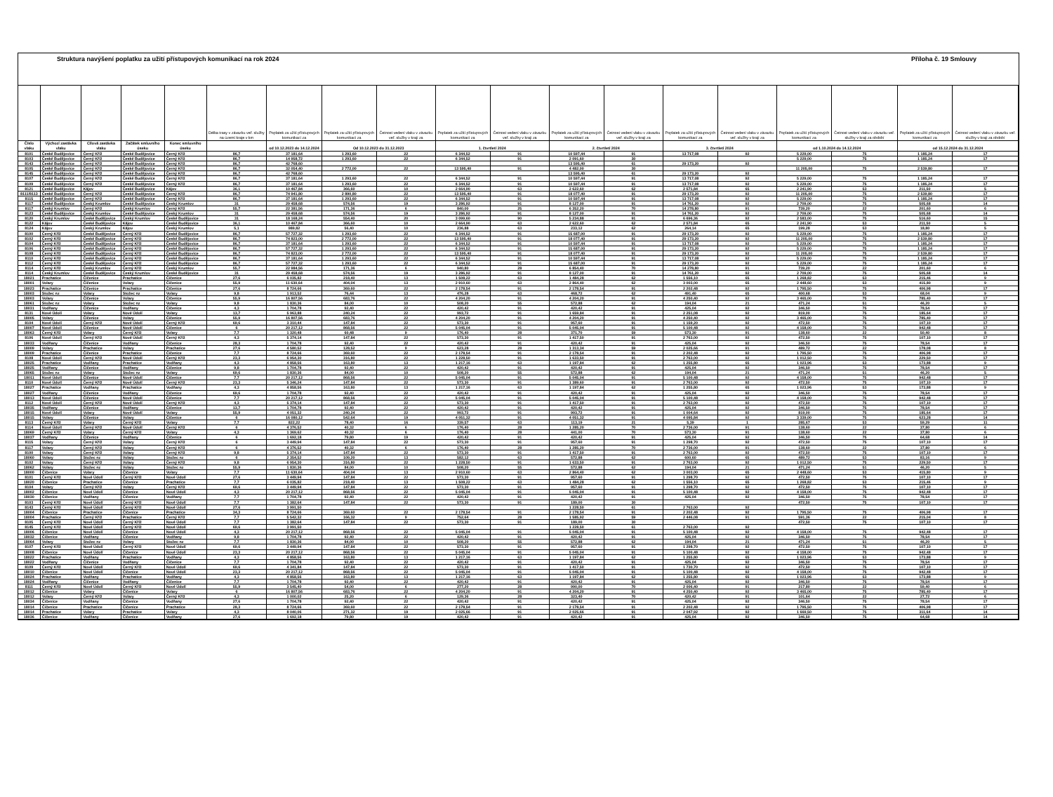Struktura navýšení poplatku za užití přístupových komunikací na rok 2024 Příloha č. 19 Smlouvy
| | | | | | Délka trasy v závazku veř. služby na území kraje v km | Poplatek za užití přístupových komunikací za | Poplatek za užití přístupových komunikací za | Četnost vedení vlaku v závazku veř. služby v kraji za | Poplatek za užití přístupových komunikací za | Četnost vedení vlaku v závazku veř. služby v kraji za | Poplatek za užití přístupových komunikací za | Četnost vedení vlaku v závazku veř. služby v kraji za | Poplatek za užití přístupových komunikací za | Četnost vedení vlaku v závazku veř. služby v kraji za | Poplatek za užití přístupových komunikací za | Četnost vedení vlaku v závazku veř. služby v kraji za období | Poplatek za užití přístupových komunikací za | Četnost vedení vlaku v závazku veř. služby v kraji za období |
| --- | --- | --- | --- | --- | --- | --- | --- | --- | --- | --- | --- | --- | --- | --- | --- | --- | --- | --- |
| Číslo vlaku | Výchozí zastávka vlaku | Cílová zastávka vlaku | Začátek smluvního úseku | Konec smluvního úseku | | od 10.12.2023 do 14.12.2024 | Od 10.12.2023 do 31.12.2023 | | 1. čtvrtletí 2024 | | 2. čtvrtletí 2024 | | 3. čtvrtletí 2024 | | od 1.10.2024 do 14.12.2024 | | od 15.12.2024 do 31.12.2024 | |
| 8101 | České Budějovice | Černý Kříž | České Budějovice | Černý Kříž | 86,7 | 37 181,64 | 1 293,60 | 22 | 6 344,52 | 91 | 10 597,44 | 91 | 13 717,08 | 92 | 5 229,00 | 75 | 1 185,24 | 17 |
| 8103 | České Budějovice | Černý Kříž | České Budějovice | Černý Kříž | 86,7 | 14 958,72 | 1 293,60 | 22 | 6 344,52 | 91 | 2 091,60 | 30 | | | 5 229,00 | 75 | 1 185,24 | 17 |
| 8143 | České Budějovice | Černý Kříž | České Budějovice | Černý Kříž | 86,7 | 42 768,60 | | | | | 13 595,40 | 61 | 29 173,20 | 92 | | | | |
| 8105 | České Budějovice | Černý Kříž | České Budějovice | Černý Kříž | 86,7 | 32 054,40 | 2 772,00 | 22 | 13 595,40 | 91 | 4 482,00 | 30 | | | 11 205,00 | 75 | 2 539,80 | 17 |
| 8145 | České Budějovice | Černý Kříž | České Budějovice | Černý Kříž | 86,7 | 42 768,60 | | | | | 13 595,40 | 61 | 29 173,20 | 92 | | | | |
| 8107 | České Budějovice | Černý Kříž | České Budějovice | Černý Kříž | 86,7 | 37 181,64 | 1 293,60 | 22 | 6 344,52 | 91 | 10 597,44 | 91 | 13 717,08 | 92 | 5 229,00 | 75 | 1 185,24 | 17 |
| 8109 | České Budějovice | Černý Kříž | České Budějovice | Černý Kříž | 86,7 | 37 181,64 | 1 293,60 | 22 | 6 344,52 | 91 | 10 597,44 | 91 | 13 717,08 | 92 | 5 229,00 | 75 | 1 185,24 | 17 |
| 8121 | České Budějovice | Kájov | České Budějovice | Kájov | 36,1 | 10 467,84 | 366,60 | 10 | 2 664,90 | 63 | 2 622,60 | 62 | 2 571,84 | 65 | 2 241,90 | 53 | 211,50 | 5 |
| 8111/8113 | České Budějovice | Černý Kříž | České Budějovice | Černý Kříž | 86,7 | 74 941,80 | 2 890,80 | 22 | 13 595,40 | 91 | 18 077,40 | 91 | 29 173,20 | 92 | 11 205,00 | 75 | 2 539,80 | 17 |
| 8115 | České Budějovice | Černý Kříž | České Budějovice | Černý Kříž | 86,7 | 37 181,64 | 1 293,60 | 22 | 6 344,52 | 91 | 10 597,44 | 91 | 13 717,08 | 92 | 5 229,00 | 75 | 1 185,24 | 17 |
| 8117 | České Budějovice | Český Krumlov | České Budějovice | Český Krumlov | 31 | 29 458,68 | 574,56 | 19 | 3 286,92 | 91 | 8 127,00 | 91 | 14 761,20 | 92 | 2 709,00 | 75 | 505,68 | 14 |
| 8117 | Český Krumlov | Černý Kříž | Český Krumlov | Černý Kříž | 55,7 | 22 381,56 | 171,36 | 6 | 840,00 | 25 | 6 352,20 | 70 | 14 278,80 | 91 | 739,20 | 22 | 201,60 | 6 |
| 8123 | České Budějovice | Český Krumlov | České Budějovice | Český Krumlov | 31 | 29 458,68 | 574,56 | 19 | 3 286,92 | 91 | 8 127,00 | 91 | 14 761,20 | 92 | 2 709,00 | 75 | 505,68 | 14 |
| 8120 | Český Krumlov | České Budějovice | Český Krumlov | České Budějovice | 31 | 18 168,24 | 554,40 | 20 | 3 099,60 | 90 | 5 234,88 | 91 | 6 696,36 | 92 | 2 583,00 | 75 | 516,60 | 15 |
| 8122 | Kájov | České Budějovice | Kájov | České Budějovice | 36,1 | 10 467,84 | 366,60 | 10 | 2 664,90 | 63 | 2 622,60 | 62 | 2 571,84 | 65 | 2 241,90 | 53 | 211,50 | 5 |
| 8124 | Kájov | Český Krumlov | Kájov | Český Krumlov | 5,1 | 989,82 | 56,40 | 10 | 236,88 | 63 | 233,12 | 62 | 264,14 | 65 | 199,28 | 53 | 18,80 | 5 |
| 8100 | Černý Kříž | České Budějovice | Černý Kříž | České Budějovice | 86,7 | 57 727,32 | 1 293,60 | 22 | 6 344,52 | 91 | 15 687,00 | 91 | 29 173,20 | 92 | 5 229,00 | 75 | 1 185,24 | 17 |
| 8102 | Černý Kříž | České Budějovice | Černý Kříž | České Budějovice | 86,7 | 74 823,00 | 2 772,00 | 22 | 13 595,40 | 91 | 18 077,40 | 91 | 29 173,20 | 92 | 11 205,00 | 75 | 2 539,80 | 17 |
| 8104 | Černý Kříž | České Budějovice | Černý Kříž | České Budějovice | 86,7 | 37 181,64 | 1 293,60 | 22 | 6 344,52 | 91 | 10 597,44 | 91 | 13 717,08 | 92 | 5 229,00 | 75 | 1 185,24 | 17 |
| 8106 | Černý Kříž | České Budějovice | Černý Kříž | České Budějovice | 86,7 | 57 727,32 | 1 293,60 | 22 | 6 344,52 | 91 | 15 687,00 | 91 | 29 173,20 | 92 | 5 229,00 | 75 | 1 185,24 | 17 |
| 8108 | Černý Kříž | České Budějovice | Černý Kříž | České Budějovice | 86,7 | 74 823,00 | 2 772,00 | 22 | 13 595,40 | 91 | 18 077,40 | 91 | 29 173,20 | 92 | 11 205,00 | 75 | 2 539,80 | 17 |
| 8110 | Černý Kříž | České Budějovice | Černý Kříž | České Budějovice | 86,7 | 37 181,64 | 1 293,60 | 22 | 6 344,52 | 91 | 10 597,44 | 91 | 13 717,08 | 92 | 5 229,00 | 75 | 1 185,24 | 17 |
| 8112 | Černý Kříž | České Budějovice | Černý Kříž | České Budějovice | 86,7 | 57 727,32 | 1 293,60 | 22 | 6 344,52 | 91 | 15 687,00 | 91 | 29 173,20 | 92 | 5 229,00 | 75 | 1 185,24 | 17 |
| 8114 | Černý Kříž | Český Krumlov | Černý Kříž | Český Krumlov | 55,7 | 22 984,56 | 171,36 | 6 | 940,80 | 28 | 6 854,40 | 70 | 14 278,80 | 91 | 739,20 | 22 | 201,60 | 6 |
| 8114 | Český Krumlov | České Budějovice | Český Krumlov | České Budějovice | 31 | 29 458,68 | 574,56 | 19 | 3 286,92 | 91 | 8 127,00 | 91 | 14 761,20 | 92 | 2 709,00 | 75 | 505,68 | 14 |
| 18021 | Prachatice | Čičenice | Prachatice | Čičenice | 27,6 | 6 035,82 | 218,40 | 13 | 1 508,22 | 63 | 1 484,28 | 62 | 1 556,10 | 65 | 1 268,82 | 53 | 215,46 | 9 |
| 18001 | Volary | Čičenice | Volary | Čičenice | 55,9 | 11 630,64 | 404,04 | 13 | 2 910,60 | 63 | 2 864,40 | 62 | 3 003,00 | 65 | 2 448,60 | 53 | 415,80 | 9 |
| 18023 | Prachatice | Čičenice | Prachatice | Čičenice | 27,6 | 8 724,66 | 369,60 | 22 | 2 178,54 | 91 | 2 178,54 | 91 | 2 202,48 | 92 | 1 795,50 | 75 | 406,98 | 17 |
| 18003 | Stožec nz | Volary | Stožec nz | Volary | 9,8 | 1 913,52 | 76,44 | 13 | 476,28 | 63 | 468,72 | 62 | 491,40 | 65 | 400,68 | 53 | 68,04 | 9 |
| 18003 | Volary | Čičenice | Volary | Čičenice | 55,9 | 16 807,56 | 683,76 | 22 | 4 204,20 | 91 | 4 204,20 | 91 | 4 250,40 | 92 | 3 465,00 | 75 | 785,40 | 17 |
| 18061 | Stožec nz | Volary | Stožec nz | Volary | 9,8 | 1 830,36 | 84,00 | 10 | 508,20 | 55 | 572,88 | 62 | 194,04 | 21 | 471,24 | 51 | 46,20 | 5 |
| 18031 | Vodňany | Čičenice | Vodňany | Čičenice | 4,3 | 1 704,78 | 92,40 | 22 | 420,42 | 91 | 420,42 | 91 | 425,04 | 92 | 346,50 | 75 | 78,54 | 17 |
| 8131 | Nové Údolí | Volary | Nové Údolí | Volary | 13,7 | 5 963,88 | 240,24 | 22 | 993,72 | 91 | 1 659,84 | 91 | 2 251,08 | 92 | 819,00 | 75 | 185,64 | 17 |
| 18005 | Volary | Čičenice | Volary | Čičenice | 55,9 | 16 807,56 | 683,76 | 22 | 4 204,20 | 91 | 4 204,20 | 91 | 4 250,40 | 92 | 3 465,00 | 75 | 785,40 | 17 |
| 8104 | Nové Údolí | Černý Kříž | Nové Údolí | Černý Kříž | 69,6 | 3 310,44 | 147,84 | 22 | 573,30 | 91 | 957,60 | 91 | 1 159,20 | 92 | 472,50 | 75 | 107,10 | 17 |
| 18007 | Nové Údolí | Čičenice | Nové Údolí | Čičenice | 6 | 20 217,12 | 868,56 | 22 | 5 045,04 | 91 | 5 045,04 | 91 | 5 100,48 | 92 | 4 158,00 | 75 | 942,48 | 17 |
| 18063 | Černý Kříž | Volary | Černý Kříž | Volary | 7,7 | 1 320,48 | 60,48 | 9 | 176,40 | 28 | 371,70 | 59 | 573,30 | 91 | 138,60 | 22 | 50,40 | 8 |
| 8106 | Nové Údolí | Černý Kříž | Nové Údolí | Černý Kříž | 4,3 | 5 374,14 | 147,84 | 22 | 573,30 | 91 | 1 417,50 | 91 | 2 763,00 | 92 | 472,50 | 75 | 107,10 | 17 |
| 18033 | Vodňany | Čičenice | Vodňany | Čičenice | 28,3 | 1 704,78 | 92,40 | 22 | 420,42 | 91 | 420,42 | 91 | 425,04 | 92 | 346,50 | 75 | 78,54 | 17 |
| 18009 | Volary | Prachatice | Volary | Prachatice | 27,6 | 4 580,52 | 128,52 | 9 | 623,28 | 28 | 1 313,34 | 59 | 2 025,66 | 91 | 489,72 | 22 | 178,08 | 8 |
| 18009 | Prachatice | Čičenice | Prachatice | Čičenice | 7,7 | 8 724,66 | 369,60 | 22 | 2 178,54 | 91 | 2 178,54 | 91 | 2 202,48 | 92 | 1 795,50 | 75 | 406,98 | 17 |
| 8108 | Nové Údolí | Černý Kříž | Nové Údolí | Černý Kříž | 23,3 | 6 954,30 | 316,80 | 22 | 1 228,50 | 91 | 1 633,50 | 91 | 2 763,00 | 92 | 1 012,50 | 75 | 229,50 | 17 |
| 18025 | Prachatice | Vodňany | Prachatice | Vodňany | 4,3 | 4 858,56 | 163,80 | 13 | 1 217,16 | 63 | 1 197,84 | 62 | 1 255,80 | 65 | 1 023,96 | 53 | 173,88 | 9 |
| 18025 | Vodňany | Čičenice | Vodňany | Čičenice | 9,8 | 1 704,78 | 92,40 | 22 | 420,42 | 91 | 420,42 | 91 | 425,04 | 92 | 346,50 | 75 | 78,54 | 17 |
| 18065 | Stožec nz | Volary | Stožec nz | Volary | 69,6 | 1 830,36 | 84,00 | 10 | 508,20 | 55 | 572,88 | 62 | 194,04 | 21 | 471,24 | 51 | 46,20 | 5 |
| 18011 | Nové Údolí | Čičenice | Nové Údolí | Čičenice | 7,7 | 20 217,12 | 868,56 | 22 | 5 045,04 | 91 | 5 045,04 | 91 | 5 100,48 | 92 | 4 158,00 | 75 | 942,48 | 17 |
| 8110 | Nové Údolí | Černý Kříž | Nové Údolí | Černý Kříž | 23,3 | 5 346,24 | 147,84 | 22 | 573,30 | 91 | 1 389,60 | 91 | 2 763,00 | 92 | 472,50 | 75 | 107,10 | 17 |
| 18027 | Prachatice | Vodňany | Prachatice | Vodňany | 4,3 | 4 858,56 | 163,80 | 13 | 1 217,16 | 63 | 1 197,84 | 62 | 1 255,80 | 65 | 1 023,96 | 53 | 173,88 | 9 |
| 18027 | Vodňany | Čičenice | Vodňany | Čičenice | 69,6 | 1 704,78 | 92,40 | 22 | 420,42 | 91 | 420,42 | 91 | 425,04 | 92 | 346,50 | 75 | 78,54 | 17 |
| 18013 | Nové Údolí | Čičenice | Nové Údolí | Čičenice | 7,7 | 20 217,12 | 868,56 | 22 | 5 045,04 | 91 | 5 045,04 | 91 | 5 100,48 | 92 | 4 158,00 | 75 | 942,48 | 17 |
| 8112 | Nové Údolí | Černý Kříž | Nové Údolí | Černý Kříž | 4,3 | 5 374,14 | 147,84 | 22 | 573,30 | 91 | 1 417,50 | 91 | 2 763,00 | 92 | 472,50 | 75 | 107,10 | 17 |
| 18035 | Vodňany | Čičenice | Vodňany | Čičenice | 13,7 | 1 704,78 | 92,40 | 22 | 420,42 | 91 | 420,42 | 91 | 425,04 | 92 | 346,50 | 75 | 78,54 | 17 |
| 18015 | Nové Údolí | Volary | Nové Údolí | Volary | 55,9 | 4 051,32 | 240,24 | 22 | 993,72 | 91 | 993,72 | 91 | 1 004,64 | 92 | 819,00 | 75 | 185,64 | 17 |
| 18015 | Volary | Čičenice | Volary | Čičenice | 6 | 16 080,12 | 542,64 | 19 | 4 051,32 | 91 | 4 051,32 | 91 | 4 095,84 | 92 | 3 339,00 | 75 | 623,28 | 14 |
| 8113 | Černý Kříž | Volary | Černý Kříž | Volary | 7,7 | 822,22 | 78,40 | 16 | 339,57 | 63 | 113,19 | 21 | 5,39 | 1 | 285,67 | 53 | 59,29 | 11 |
| 8114 | Nové Údolí | Černý Kříž | Nové Údolí | Černý Kříž | 6 | 4 376,52 | 40,32 | 6 | 176,40 | 28 | 1 285,20 | 70 | 2 736,00 | 91 | 138,60 | 22 | 37,80 | 6 |
| 18069 | Černý Kříž | Volary | Černý Kříž | Volary | 4,3 | 1 369,62 | 40,32 | 6 | 176,40 | 28 | 441,00 | 70 | 573,30 | 91 | 138,60 | 22 | 37,80 | 6 |
| 18037 | Vodňany | Čičenice | Vodňany | Čičenice | 6 | 1 692,18 | 79,80 | 19 | 420,42 | 91 | 420,42 | 91 | 425,04 | 92 | 346,50 | 75 | 64,68 | 14 |
| 8115 | Volary | Černý Kříž | Volary | Černý Kříž | 6 | 3 449,94 | 147,84 | 22 | 573,30 | 91 | 957,60 | 91 | 1 298,70 | 92 | 472,50 | 75 | 107,10 | 17 |
| 8117 | Volary | Černý Kříž | Volary | Černý Kříž | 6 | 4 376,52 | 40,32 | 6 | 176,40 | 28 | 1 285,20 | 70 | 2 736,00 | 91 | 138,60 | 22 | 37,80 | 6 |
| 8100 | Volary | Černý Kříž | Volary | Černý Kříž | 9,8 | 5 374,14 | 147,84 | 22 | 573,30 | 91 | 1 417,50 | 91 | 2 763,00 | 92 | 472,50 | 75 | 107,10 | 17 |
| 18060 | Volary | Stožec nz | Volary | Stožec nz | 6 | 2 354,52 | 109,20 | 13 | 582,12 | 63 | 572,88 | 62 | 600,60 | 65 | 489,72 | 53 | 83,16 | 9 |
| 8102 | Volary | Černý Kříž | Volary | Černý Kříž | 9,8 | 6 954,30 | 316,80 | 22 | 1 228,50 | 91 | 1 633,50 | 91 | 2 763,00 | 92 | 1 012,50 | 75 | 229,50 | 17 |
| 18062 | Volary | Stožec nz | Volary | Stožec nz | 55,9 | 1 830,36 | 84,00 | 10 | 508,20 | 55 | 572,88 | 62 | 194,04 | 21 | 471,24 | 51 | 46,20 | 5 |
| 18000 | Čičenice | Volary | Čičenice | Volary | 7,7 | 11 630,64 | 404,04 | 13 | 2 910,60 | 63 | 2 864,40 | 62 | 3 003,00 | 65 | 2 448,60 | 53 | 415,80 | 9 |
| 8101 | Černý Kříž | Nové Údolí | Černý Kříž | Nové Údolí | 27,6 | 3 449,94 | 147,84 | 22 | 573,30 | 91 | 957,60 | 91 | 1 298,70 | 92 | 472,50 | 75 | 107,10 | 17 |
| 18020 | Čičenice | Prachatice | Čičenice | Prachatice | 7,7 | 6 035,82 | 218,40 | 13 | 1 508,22 | 63 | 1 484,28 | 62 | 1 556,10 | 65 | 1 268,82 | 53 | 215,46 | 9 |
| 8104 | Volary | Černý Kříž | Volary | Černý Kříž | 69,6 | 3 449,94 | 147,84 | 22 | 573,30 | 91 | 957,60 | 91 | 1 298,70 | 92 | 472,50 | 75 | 107,10 | 17 |
| 18002 | Čičenice | Nové Údolí | Čičenice | Nové Údolí | 4,3 | 20 217,12 | 868,56 | 22 | 5 045,04 | 91 | 5 045,04 | 91 | 5 100,48 | 92 | 4 158,00 | 75 | 942,48 | 17 |
| 18030 | Čičenice | Vodňany | Čičenice | Vodňany | 7,7 | 1 704,78 | 92,40 | 22 | 420,42 | 91 | 420,42 | 91 | 425,04 | 92 | 346,50 | 75 | 78,54 | 17 |
| 8103 | Černý Kříž | Nové Údolí | Černý Kříž | Nové Údolí | 7,7 | 1 382,64 | 147,84 | 22 | 573,30 | 91 | 189,00 | 30 | | | 472,50 | 75 | 107,10 | 17 |
| 8143 | Černý Kříž | Nové Údolí | Černý Kříž | Nové Údolí | 27,6 | 3 991,50 | | | | | 1 228,50 | 61 | 2 763,00 | 92 | | | | |
| 18004 | Čičenice | Prachatice | Čičenice | Prachatice | 34,3 | 8 724,66 | 369,60 | 22 | 2 178,54 | 91 | 2 178,54 | 91 | 2 202,48 | 92 | 1 795,50 | 75 | 406,98 | 17 |
| 18004 | Prachatice | Černý Kříž | Prachatice | Černý Kříž | 7,7 | 5 542,32 | 166,32 | 9 | 752,64 | 28 | 1 585,92 | 59 | 2 446,08 | 91 | 591,36 | 22 | 215,04 | 8 |
| 8105 | Černý Kříž | Nové Údolí | Černý Kříž | Nové Údolí | 7,7 | 1 382,64 | 147,84 | 22 | 573,30 | 91 | 189,00 | 30 | | | 472,50 | 75 | 107,10 | 17 |
| 8145 | Černý Kříž | Nové Údolí | Černý Kříž | Nové Údolí | 69,6 | 3 991,50 | | | | | 1 228,50 | 61 | 2 763,00 | 92 | | | | |
| 18006 | Čičenice | Nové Údolí | Čičenice | Nové Údolí | 4,3 | 20 217,12 | 868,56 | 22 | 5 045,04 | 91 | 5 045,04 | 91 | 5 100,48 | 92 | 4 158,00 | 75 | 942,48 | 17 |
| 18032 | Čičenice | Vodňany | Čičenice | Vodňany | 9,8 | 1 704,78 | 92,40 | 22 | 420,42 | 91 | 420,42 | 91 | 425,04 | 92 | 346,50 | 75 | 78,54 | 17 |
| 18064 | Volary | Stožec nz | Volary | Stožec nz | 7,7 | 1 830,36 | 84,00 | 10 | 508,20 | 55 | 572,88 | 62 | 194,04 | 21 | 471,24 | 51 | 46,20 | 5 |
| 8107 | Černý Kříž | Nové Údolí | Černý Kříž | Nové Údolí | 69,6 | 3 449,94 | 147,84 | 22 | 573,30 | 91 | 957,60 | 91 | 1 298,70 | 92 | 472,50 | 75 | 107,10 | 17 |
| 18008 | Čičenice | Nové Údolí | Čičenice | Nové Údolí | 23,3 | 20 217,12 | 868,56 | 22 | 5 045,04 | 91 | 5 045,04 | 91 | 5 100,48 | 92 | 4 158,00 | 75 | 942,48 | 17 |
| 18022 | Prachatice | Vodňany | Prachatice | Vodňany | 4,3 | 4 858,56 | 163,80 | 13 | 1 217,16 | 63 | 1 197,84 | 62 | 1 255,80 | 65 | 1 023,96 | 53 | 173,88 | 9 |
| 18022 | Vodňany | Čičenice | Vodňany | Čičenice | 7,7 | 1 704,78 | 92,40 | 22 | 420,42 | 91 | 420,42 | 91 | 425,04 | 92 | 346,50 | 75 | 78,54 | 17 |
| 8109 | Černý Kříž | Nové Údolí | Černý Kříž | Nové Údolí | 69,6 | 4 341,84 | 147,84 | 22 | 573,30 | 91 | 1 417,50 | 91 | 1 730,70 | 92 | 472,50 | 75 | 107,10 | 17 |
| 18010 | Čičenice | Nové Údolí | Čičenice | Nové Údolí | 23,3 | 20 217,12 | 868,56 | 22 | 5 045,04 | 91 | 5 045,04 | 91 | 5 100,48 | 92 | 4 158,00 | 75 | 942,48 | 17 |
| 18024 | Prachatice | Vodňany | Prachatice | Vodňany | 4,3 | 4 858,56 | 163,80 | 13 | 1 217,16 | 63 | 1 197,84 | 62 | 1 255,80 | 65 | 1 023,96 | 53 | 173,88 | 9 |
| 18024 | Vodňany | Čičenice | Vodňany | Čičenice | 7,7 | 1 704,78 | 92,40 | 22 | 420,42 | 91 | 420,42 | 91 | 425,04 | 92 | 346,50 | 75 | 78,54 | 17 |
| 8111 | Černý Kříž | Nové Údolí | Černý Kříž | Nové Údolí | 55,9 | 3 545,40 | 54,00 | 6 | 277,20 | 28 | 990,00 | 70 | 2 006,40 | 91 | 217,80 | 22 | 59,40 | 6 |
| 18012 | Čičenice | Volary | Čičenice | Volary | 6 | 16 807,56 | 683,76 | 22 | 4 204,20 | 91 | 4 204,20 | 91 | 4 250,40 | 92 | 3 465,00 | 75 | 785,40 | 17 |
| 18012 | Volary | Černý Kříž | Volary | Černý Kříž | 4,3 | 1 000,02 | 25,20 | 6 | 129,36 | 28 | 323,40 | 70 | 420,42 | 91 | 101,64 | 22 | 27,72 | 6 |
| 18034 | Čičenice | Vodňany | Čičenice | Vodňany | 27,6 | 1 704,78 | 92,40 | 22 | 420,42 | 91 | 420,42 | 91 | 425,04 | 92 | 346,50 | 75 | 78,54 | 17 |
| 18014 | Čičenice | Prachatice | Čičenice | Prachatice | 28,3 | 8 724,66 | 369,60 | 22 | 2 178,54 | 91 | 2 178,54 | 91 | 2 202,48 | 92 | 1 795,50 | 75 | 406,98 | 17 |
| 18014 | Prachatice | Volary | Prachatice | Volary | 4,3 | 8 040,06 | 271,32 | 19 | 2 025,66 | 91 | 2 025,66 | 91 | 2 047,92 | 92 | 1 669,50 | 75 | 311,64 | 14 |
| 18036 | Čičenice | Vodňany | Čičenice | Vodňany | 27,6 | 1 692,18 | 79,80 | 19 | 420,42 | 91 | 420,42 | 91 | 425,04 | 92 | 346,50 | 75 | 64,68 | 14 |